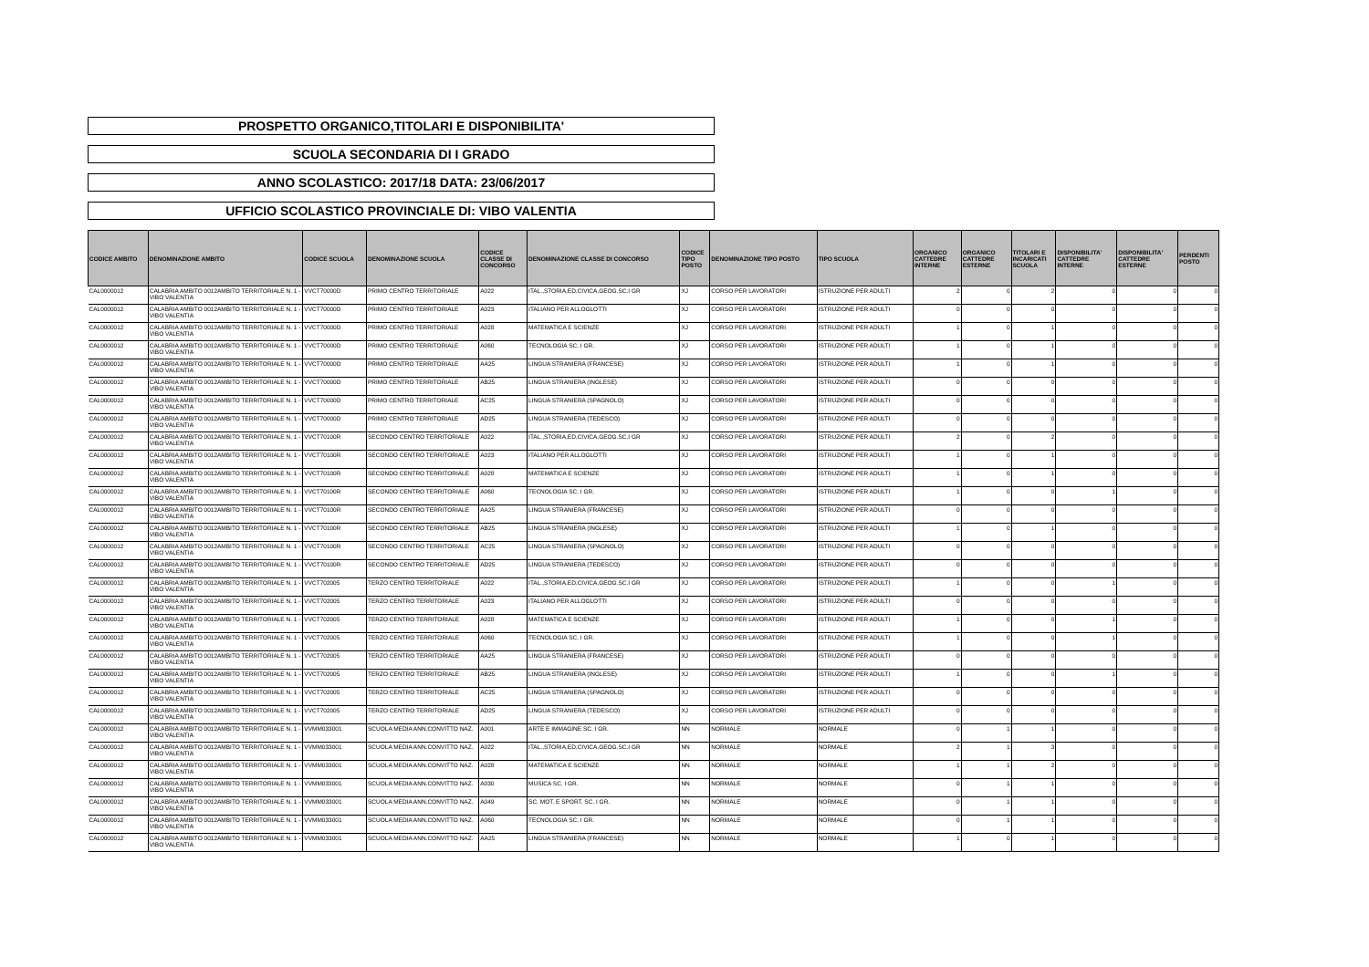PROSPETTO ORGANICO,TITOLARI E DISPONIBILITA'
SCUOLA SECONDARIA DI I GRADO
ANNO SCOLASTICO: 2017/18 DATA: 23/06/2017
UFFICIO SCOLASTICO PROVINCIALE DI: VIBO VALENTIA
| CODICE AMBITO | DENOMINAZIONE AMBITO | CODICE SCUOLA | DENOMINAZIONE SCUOLA | CODICE CLASSE DI CONCORSO | DENOMINAZIONE CLASSE DI CONCORSO | CODICE TIPO POSTO | DENOMINAZIONE TIPO POSTO | TIPO SCUOLA | ORGANICO CATTEDRE INTERNE | ORGANICO CATTEDRE ESTERNE | TITOLARI E INCARICATI SCUOLA | DISPONIBILITA' CATTEDRE INTERNE | DISPONIBILITA' CATTEDRE ESTERNE | PERDENTI POSTO |
| --- | --- | --- | --- | --- | --- | --- | --- | --- | --- | --- | --- | --- | --- | --- |
| CAL0000012 | CALABRIA AMBITO 0012AMBITO TERRITORIALE N. 1 - VIBO VALENTIA | VVCT70000D | PRIMO CENTRO TERRITORIALE | A022 | ITAL.,STORIA,ED.CIVICA,GEOG.SC.I GR | XJ | CORSO PER LAVORATORI | ISTRUZIONE PER ADULTI | 2 | 0 | 2 | 0 | 0 | 0 |
| CAL0000012 | CALABRIA AMBITO 0012AMBITO TERRITORIALE N. 1 - VIBO VALENTIA | VVCT70000D | PRIMO CENTRO TERRITORIALE | A023 | ITALIANO PER ALLOGLOTTI | XJ | CORSO PER LAVORATORI | ISTRUZIONE PER ADULTI | 0 | 0 | 0 | 0 | 0 | 0 |
| CAL0000012 | CALABRIA AMBITO 0012AMBITO TERRITORIALE N. 1 - VIBO VALENTIA | VVCT70000D | PRIMO CENTRO TERRITORIALE | A028 | MATEMATICA E SCIENZE | XJ | CORSO PER LAVORATORI | ISTRUZIONE PER ADULTI | 1 | 0 | 1 | 0 | 0 | 0 |
| CAL0000012 | CALABRIA AMBITO 0012AMBITO TERRITORIALE N. 1 - VIBO VALENTIA | VVCT70000D | PRIMO CENTRO TERRITORIALE | A060 | TECNOLOGIA SC. I GR. | XJ | CORSO PER LAVORATORI | ISTRUZIONE PER ADULTI | 1 | 0 | 1 | 0 | 0 | 0 |
| CAL0000012 | CALABRIA AMBITO 0012AMBITO TERRITORIALE N. 1 - VIBO VALENTIA | VVCT70000D | PRIMO CENTRO TERRITORIALE | AA25 | LINGUA STRANIERA (FRANCESE) | XJ | CORSO PER LAVORATORI | ISTRUZIONE PER ADULTI | 1 | 0 | 1 | 0 | 0 | 0 |
| CAL0000012 | CALABRIA AMBITO 0012AMBITO TERRITORIALE N. 1 - VIBO VALENTIA | VVCT70000D | PRIMO CENTRO TERRITORIALE | AB25 | LINGUA STRANIERA (INGLESE) | XJ | CORSO PER LAVORATORI | ISTRUZIONE PER ADULTI | 0 | 0 | 0 | 0 | 0 | 0 |
| CAL0000012 | CALABRIA AMBITO 0012AMBITO TERRITORIALE N. 1 - VIBO VALENTIA | VVCT70000D | PRIMO CENTRO TERRITORIALE | AC25 | LINGUA STRANIERA (SPAGNOLO) | XJ | CORSO PER LAVORATORI | ISTRUZIONE PER ADULTI | 0 | 0 | 0 | 0 | 0 | 0 |
| CAL0000012 | CALABRIA AMBITO 0012AMBITO TERRITORIALE N. 1 - VIBO VALENTIA | VVCT70000D | PRIMO CENTRO TERRITORIALE | AD25 | LINGUA STRANIERA (TEDESCO) | XJ | CORSO PER LAVORATORI | ISTRUZIONE PER ADULTI | 0 | 0 | 0 | 0 | 0 | 0 |
| CAL0000012 | CALABRIA AMBITO 0012AMBITO TERRITORIALE N. 1 - VIBO VALENTIA | VVCT70100R | SECONDO CENTRO TERRITORIALE | A022 | ITAL.,STORIA,ED.CIVICA,GEOG.SC.I GR | XJ | CORSO PER LAVORATORI | ISTRUZIONE PER ADULTI | 2 | 0 | 2 | 0 | 0 | 0 |
| CAL0000012 | CALABRIA AMBITO 0012AMBITO TERRITORIALE N. 1 - VIBO VALENTIA | VVCT70100R | SECONDO CENTRO TERRITORIALE | A023 | ITALIANO PER ALLOGLOTTI | XJ | CORSO PER LAVORATORI | ISTRUZIONE PER ADULTI | 1 | 0 | 1 | 0 | 0 | 0 |
| CAL0000012 | CALABRIA AMBITO 0012AMBITO TERRITORIALE N. 1 - VIBO VALENTIA | VVCT70100R | SECONDO CENTRO TERRITORIALE | A028 | MATEMATICA E SCIENZE | XJ | CORSO PER LAVORATORI | ISTRUZIONE PER ADULTI | 1 | 0 | 1 | 0 | 0 | 0 |
| CAL0000012 | CALABRIA AMBITO 0012AMBITO TERRITORIALE N. 1 - VIBO VALENTIA | VVCT70100R | SECONDO CENTRO TERRITORIALE | A060 | TECNOLOGIA SC. I GR. | XJ | CORSO PER LAVORATORI | ISTRUZIONE PER ADULTI | 1 | 0 | 0 | 1 | 0 | 0 |
| CAL0000012 | CALABRIA AMBITO 0012AMBITO TERRITORIALE N. 1 - VIBO VALENTIA | VVCT70100R | SECONDO CENTRO TERRITORIALE | AA25 | LINGUA STRANIERA (FRANCESE) | XJ | CORSO PER LAVORATORI | ISTRUZIONE PER ADULTI | 0 | 0 | 0 | 0 | 0 | 0 |
| CAL0000012 | CALABRIA AMBITO 0012AMBITO TERRITORIALE N. 1 - VIBO VALENTIA | VVCT70100R | SECONDO CENTRO TERRITORIALE | AB25 | LINGUA STRANIERA (INGLESE) | XJ | CORSO PER LAVORATORI | ISTRUZIONE PER ADULTI | 1 | 0 | 1 | 0 | 0 | 0 |
| CAL0000012 | CALABRIA AMBITO 0012AMBITO TERRITORIALE N. 1 - VIBO VALENTIA | VVCT70100R | SECONDO CENTRO TERRITORIALE | AC25 | LINGUA STRANIERA (SPAGNOLO) | XJ | CORSO PER LAVORATORI | ISTRUZIONE PER ADULTI | 0 | 0 | 0 | 0 | 0 | 0 |
| CAL0000012 | CALABRIA AMBITO 0012AMBITO TERRITORIALE N. 1 - VIBO VALENTIA | VVCT70100R | SECONDO CENTRO TERRITORIALE | AD25 | LINGUA STRANIERA (TEDESCO) | XJ | CORSO PER LAVORATORI | ISTRUZIONE PER ADULTI | 0 | 0 | 0 | 0 | 0 | 0 |
| CAL0000012 | CALABRIA AMBITO 0012AMBITO TERRITORIALE N. 1 - VIBO VALENTIA | VVCT702005 | TERZO CENTRO TERRITORIALE | A022 | ITAL.,STORIA,ED.CIVICA,GEOG.SC.I GR | XJ | CORSO PER LAVORATORI | ISTRUZIONE PER ADULTI | 1 | 0 | 0 | 1 | 0 | 0 |
| CAL0000012 | CALABRIA AMBITO 0012AMBITO TERRITORIALE N. 1 - VIBO VALENTIA | VVCT702005 | TERZO CENTRO TERRITORIALE | A023 | ITALIANO PER ALLOGLOTTI | XJ | CORSO PER LAVORATORI | ISTRUZIONE PER ADULTI | 0 | 0 | 0 | 0 | 0 | 0 |
| CAL0000012 | CALABRIA AMBITO 0012AMBITO TERRITORIALE N. 1 - VIBO VALENTIA | VVCT702005 | TERZO CENTRO TERRITORIALE | A028 | MATEMATICA E SCIENZE | XJ | CORSO PER LAVORATORI | ISTRUZIONE PER ADULTI | 1 | 0 | 0 | 1 | 0 | 0 |
| CAL0000012 | CALABRIA AMBITO 0012AMBITO TERRITORIALE N. 1 - VIBO VALENTIA | VVCT702005 | TERZO CENTRO TERRITORIALE | A060 | TECNOLOGIA SC. I GR. | XJ | CORSO PER LAVORATORI | ISTRUZIONE PER ADULTI | 1 | 0 | 0 | 1 | 0 | 0 |
| CAL0000012 | CALABRIA AMBITO 0012AMBITO TERRITORIALE N. 1 - VIBO VALENTIA | VVCT702005 | TERZO CENTRO TERRITORIALE | AA25 | LINGUA STRANIERA (FRANCESE) | XJ | CORSO PER LAVORATORI | ISTRUZIONE PER ADULTI | 0 | 0 | 0 | 0 | 0 | 0 |
| CAL0000012 | CALABRIA AMBITO 0012AMBITO TERRITORIALE N. 1 - VIBO VALENTIA | VVCT702005 | TERZO CENTRO TERRITORIALE | AB25 | LINGUA STRANIERA (INGLESE) | XJ | CORSO PER LAVORATORI | ISTRUZIONE PER ADULTI | 1 | 0 | 0 | 1 | 0 | 0 |
| CAL0000012 | CALABRIA AMBITO 0012AMBITO TERRITORIALE N. 1 - VIBO VALENTIA | VVCT702005 | TERZO CENTRO TERRITORIALE | AC25 | LINGUA STRANIERA (SPAGNOLO) | XJ | CORSO PER LAVORATORI | ISTRUZIONE PER ADULTI | 0 | 0 | 0 | 0 | 0 | 0 |
| CAL0000012 | CALABRIA AMBITO 0012AMBITO TERRITORIALE N. 1 - VIBO VALENTIA | VVCT702005 | TERZO CENTRO TERRITORIALE | AD25 | LINGUA STRANIERA (TEDESCO) | XJ | CORSO PER LAVORATORI | ISTRUZIONE PER ADULTI | 0 | 0 | 0 | 0 | 0 | 0 |
| CAL0000012 | CALABRIA AMBITO 0012AMBITO TERRITORIALE N. 1 - VIBO VALENTIA | VVMM033001 | SCUOLA MEDIA ANN.CONVITTO NAZ. | A001 | ARTE E IMMAGINE SC. I GR. | NN | NORMALE | NORMALE | 0 | 1 | 1 | 0 | 0 | 0 |
| CAL0000012 | CALABRIA AMBITO 0012AMBITO TERRITORIALE N. 1 - VIBO VALENTIA | VVMM033001 | SCUOLA MEDIA ANN.CONVITTO NAZ. | A022 | ITAL.,STORIA,ED.CIVICA,GEOG.SC.I GR | NN | NORMALE | NORMALE | 2 | 1 | 3 | 0 | 0 | 0 |
| CAL0000012 | CALABRIA AMBITO 0012AMBITO TERRITORIALE N. 1 - VIBO VALENTIA | VVMM033001 | SCUOLA MEDIA ANN.CONVITTO NAZ. | A028 | MATEMATICA E SCIENZE | NN | NORMALE | NORMALE | 1 | 1 | 2 | 0 | 0 | 0 |
| CAL0000012 | CALABRIA AMBITO 0012AMBITO TERRITORIALE N. 1 - VIBO VALENTIA | VVMM033001 | SCUOLA MEDIA ANN.CONVITTO NAZ. | A030 | MUSICA SC. I GR. | NN | NORMALE | NORMALE | 0 | 1 | 1 | 0 | 0 | 0 |
| CAL0000012 | CALABRIA AMBITO 0012AMBITO TERRITORIALE N. 1 - VIBO VALENTIA | VVMM033001 | SCUOLA MEDIA ANN.CONVITTO NAZ. | A049 | SC. MOT. E SPORT. SC. I GR. | NN | NORMALE | NORMALE | 0 | 1 | 1 | 0 | 0 | 0 |
| CAL0000012 | CALABRIA AMBITO 0012AMBITO TERRITORIALE N. 1 - VIBO VALENTIA | VVMM033001 | SCUOLA MEDIA ANN.CONVITTO NAZ. | A060 | TECNOLOGIA SC. I GR. | NN | NORMALE | NORMALE | 0 | 1 | 1 | 0 | 0 | 0 |
| CAL0000012 | CALABRIA AMBITO 0012AMBITO TERRITORIALE N. 1 - VIBO VALENTIA | VVMM033001 | SCUOLA MEDIA ANN.CONVITTO NAZ. | AA25 | LINGUA STRANIERA (FRANCESE) | NN | NORMALE | NORMALE | 1 | 0 | 1 | 0 | 0 | 0 |